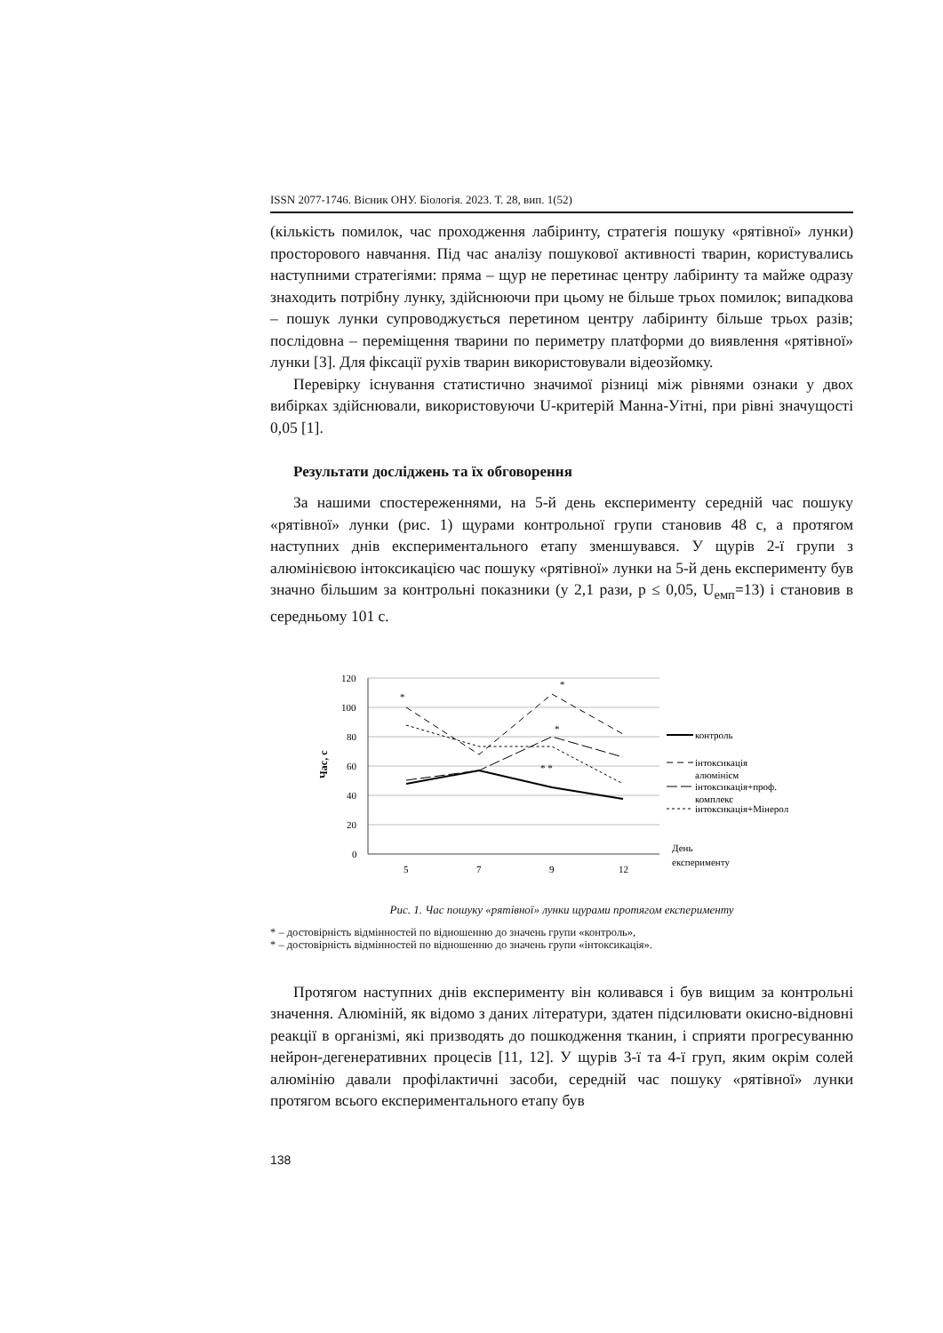ISSN 2077-1746. Вісник ОНУ. Біологія. 2023. Т. 28, вип. 1(52)
(кількість помилок, час проходження лабіринту, стратегія пошуку «рятівної» лунки) просторового навчання. Під час аналізу пошукової активності тварин, користувались наступними стратегіями: пряма – щур не перетинає центру лабіринту та майже одразу знаходить потрібну лунку, здійснюючи при цьому не більше трьох помилок; випадкова – пошук лунки супроводжується перетином центру лабіринту більше трьох разів; послідовна – переміщення тварини по периметру платформи до виявлення «рятівної» лунки [3]. Для фіксації рухів тварин використовували відеозйомку.
Перевірку існування статистично значимої різниці між рівнями ознаки у двох вибірках здійснювали, використовуючи U-критерій Манна-Уітні, при рівні значущості 0,05 [1].
Результати досліджень та їх обговорення
За нашими спостереженнями, на 5-й день експерименту середній час пошуку «рятівної» лунки (рис. 1) щурами контрольної групи становив 48 с, а протягом наступних днів експериментального етапу зменшувався. У щурів 2-ї групи з алюмінієвою інтоксикацією час пошуку «рятівної» лунки на 5-й день експерименту був значно більшим за контрольні показники (у 2,1 рази, p ≤ 0,05, U<sub>емп</sub>=13) і становив в середньому 101 с.
120
100
80
60
40
20
0
5
7
9
12
Час, с
*
*
*
* *
контроль
інтоксикація
алюмінієм
інтоксикація+проф.
комплекс
інтоксикація+Мінерол
День
експерименту
Рис. 1. Час пошуку «рятівної» лунки щурами протягом експерименту
* – достовірність відмінностей по відношенню до значень групи «контроль»,
* – достовірність відмінностей по відношенню до значень групи «інтоксикація».
Протягом наступних днів експерименту він коливався і був вищим за контрольні значення. Алюміній, як відомо з даних літератури, здатен підсилювати окисно-відновні реакції в організмі, які призводять до пошкодження тканин, і сприяти прогресуванню нейрон-дегенеративних процесів [11, 12]. У щурів 3-ї та 4-ї груп, яким окрім солей алюмінію давали профілактичні засоби, середній час пошуку «рятівної» лунки протягом всього експериментального етапу був
138